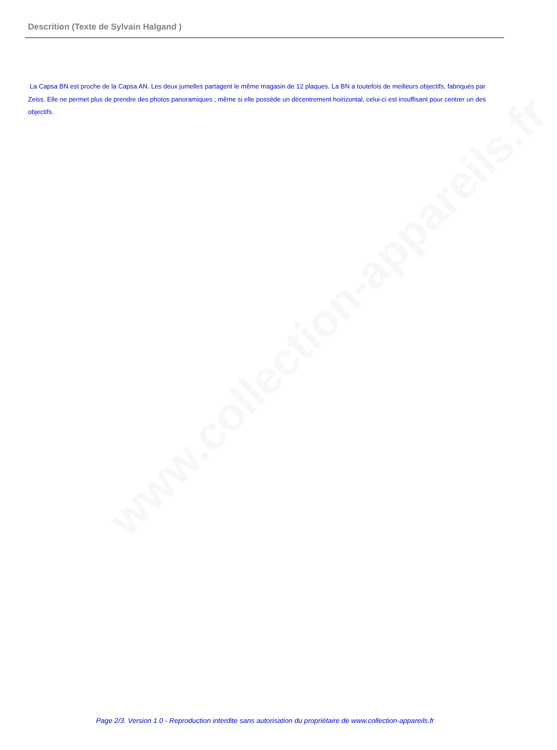www.collection-appareils.fr
Descrition (Texte de Sylvain Halgand )
La Capsa BN est proche de la Capsa AN. Les deux jumelles partagent le même magasin de 12 plaques. La BN a toutefois de meilleurs objectifs, fabriqués par Zeiss. Elle ne permet plus de prendre des photos panoramiques ; même si elle possède un décentrement hoirizontal, celui-ci est insuffisant pour centrer un des objectifs.
Page 2/3. Version 1.0 - Reproduction interdite sans autorisation du propriétaire de www.collection-appareils.fr